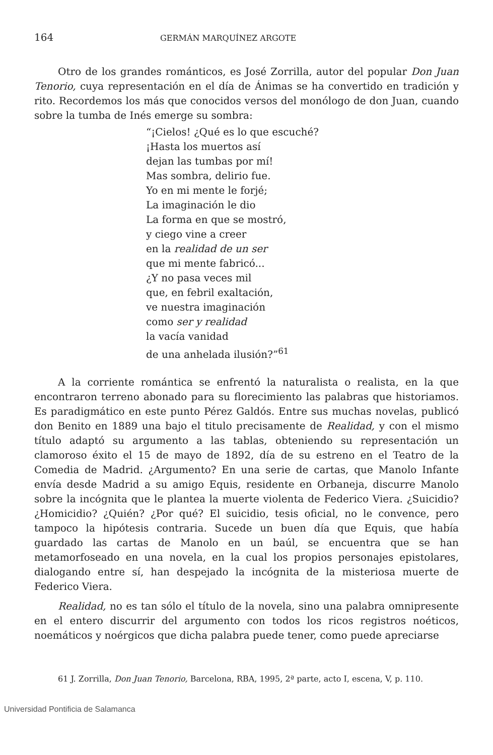164 GERMÁN MARQUÍNEZ ARGOTE
Otro de los grandes románticos, es José Zorrilla, autor del popular Don Juan Tenorio, cuya representación en el día de Ánimas se ha convertido en tradición y rito. Recordemos los más que conocidos versos del monólogo de don Juan, cuando sobre la tumba de Inés emerge su sombra:
“¡Cielos! ¿Qué es lo que escuché?
¡Hasta los muertos así
dejan las tumbas por mí!
Mas sombra, delirio fue.
Yo en mi mente le forjé;
La imaginación le dio
La forma en que se mostró,
y ciego vine a creer
en la realidad de un ser
que mi mente fabricó...
¿Y no pasa veces mil
que, en febril exaltación,
ve nuestra imaginación
como ser y realidad
la vacía vanidad
de una anhelada ilusión?”<sup>61</sup>
A la corriente romántica se enfrentó la naturalista o realista, en la que encontraron terreno abonado para su florecimiento las palabras que historiamos. Es paradigmático en este punto Pérez Galdós. Entre sus muchas novelas, publicó don Benito en 1889 una bajo el titulo precisamente de Realidad, y con el mismo título adaptó su argumento a las tablas, obteniendo su representación un clamoroso éxito el 15 de mayo de 1892, día de su estreno en el Teatro de la Comedia de Madrid. ¿Argumento? En una serie de cartas, que Manolo Infante envía desde Madrid a su amigo Equis, residente en Orbaneja, discurre Manolo sobre la incógnita que le plantea la muerte violenta de Federico Viera. ¿Suicidio? ¿Homicidio? ¿Quién? ¿Por qué? El suicidio, tesis oficial, no le convence, pero tampoco la hipótesis contraria. Sucede un buen día que Equis, que había guardado las cartas de Manolo en un baúl, se encuentra que se han metamorfoseado en una novela, en la cual los propios personajes epistolares, dialogando entre sí, han despejado la incógnita de la misteriosa muerte de Federico Viera.
Realidad, no es tan sólo el título de la novela, sino una palabra omnipresente en el entero discurrir del argumento con todos los ricos registros noéticos, noemáticos y noérgicos que dicha palabra puede tener, como puede apreciarse
61 J. Zorrilla, Don Juan Tenorio, Barcelona, RBA, 1995, 2ª parte, acto I, escena, V, p. 110.
Universidad Pontificia de Salamanca